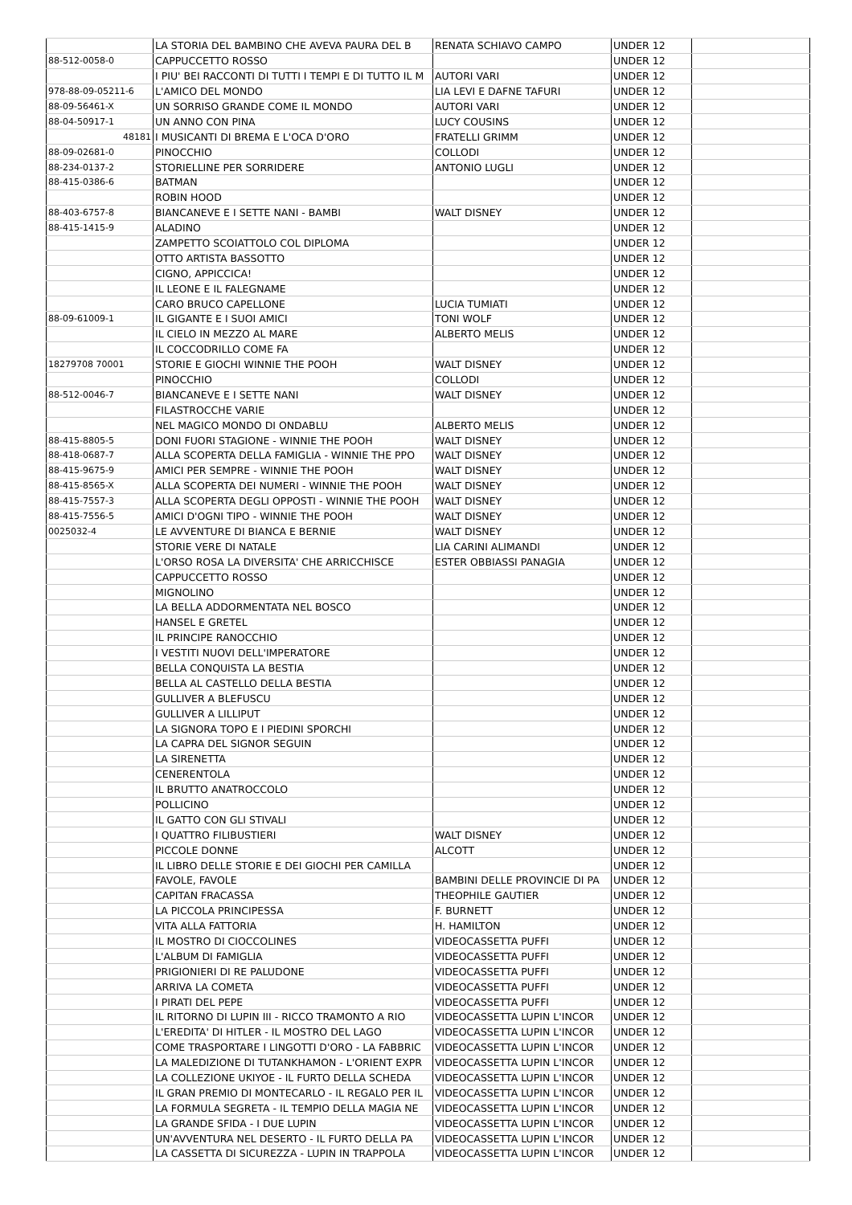| | LA STORIA DEL BAMBINO CHE AVEVA PAURA DEL B | RENATA SCHIAVO CAMPO | UNDER 12 | |
| 88-512-0058-0 | CAPPUCCETTO ROSSO | | UNDER 12 | |
| | I PIU' BEI RACCONTI DI TUTTI I TEMPI E DI TUTTO IL M | AUTORI VARI | UNDER 12 | |
| 978-88-09-05211-6 | L'AMICO DEL MONDO | LIA LEVI E DAFNE TAFURI | UNDER 12 | |
| 88-09-56461-X | UN SORRISO GRANDE COME IL MONDO | AUTORI VARI | UNDER 12 | |
| 88-04-50917-1 | UN ANNO CON PINA | LUCY COUSINS | UNDER 12 | |
| 48181 | I MUSICANTI DI BREMA E L'OCA D'ORO | FRATELLI GRIMM | UNDER 12 | |
| 88-09-02681-0 | PINOCCHIO | COLLODI | UNDER 12 | |
| 88-234-0137-2 | STORIELLINE PER SORRIDERE | ANTONIO LUGLI | UNDER 12 | |
| 88-415-0386-6 | BATMAN | | UNDER 12 | |
| | ROBIN HOOD | | UNDER 12 | |
| 88-403-6757-8 | BIANCANEVE E I SETTE NANI - BAMBI | WALT DISNEY | UNDER 12 | |
| 88-415-1415-9 | ALADINO | | UNDER 12 | |
| | ZAMPETTO SCOIATTOLO COL DIPLOMA | | UNDER 12 | |
| | OTTO ARTISTA BASSOTTO | | UNDER 12 | |
| | CIGNO, APPICCICA! | | UNDER 12 | |
| | IL LEONE E IL FALEGNAME | | UNDER 12 | |
| | CARO BRUCO CAPELLONE | LUCIA TUMIATI | UNDER 12 | |
| 88-09-61009-1 | IL GIGANTE E I SUOI AMICI | TONI WOLF | UNDER 12 | |
| | IL CIELO IN MEZZO AL MARE | ALBERTO MELIS | UNDER 12 | |
| | IL COCCODRILLO COME FA | | UNDER 12 | |
| 18279708 70001 | STORIE E GIOCHI WINNIE THE POOH | WALT DISNEY | UNDER 12 | |
| | PINOCCHIO | COLLODI | UNDER 12 | |
| 88-512-0046-7 | BIANCANEVE E I SETTE NANI | WALT DISNEY | UNDER 12 | |
| | FILASTROCCHE VARIE | | UNDER 12 | |
| | NEL MAGICO MONDO DI ONDABLU | ALBERTO MELIS | UNDER 12 | |
| 88-415-8805-5 | DONI FUORI STAGIONE - WINNIE THE POOH | WALT DISNEY | UNDER 12 | |
| 88-418-0687-7 | ALLA SCOPERTA DELLA FAMIGLIA - WINNIE THE PPO | WALT DISNEY | UNDER 12 | |
| 88-415-9675-9 | AMICI PER SEMPRE - WINNIE THE POOH | WALT DISNEY | UNDER 12 | |
| 88-415-8565-X | ALLA SCOPERTA DEI NUMERI - WINNIE THE POOH | WALT DISNEY | UNDER 12 | |
| 88-415-7557-3 | ALLA SCOPERTA DEGLI OPPOSTI - WINNIE THE POOH | WALT DISNEY | UNDER 12 | |
| 88-415-7556-5 | AMICI D'OGNI TIPO - WINNIE THE POOH | WALT DISNEY | UNDER 12 | |
| 0025032-4 | LE AVVENTURE DI BIANCA E BERNIE | WALT DISNEY | UNDER 12 | |
| | STORIE VERE DI NATALE | LIA CARINI ALIMANDI | UNDER 12 | |
| | L'ORSO ROSA LA DIVERSITA' CHE ARRICCHISCE | ESTER OBBIASSI PANAGIA | UNDER 12 | |
| | CAPPUCCETTO ROSSO | | UNDER 12 | |
| | MIGNOLINO | | UNDER 12 | |
| | LA BELLA ADDORMENTATA NEL BOSCO | | UNDER 12 | |
| | HANSEL E GRETEL | | UNDER 12 | |
| | IL PRINCIPE RANOCCHIO | | UNDER 12 | |
| | I VESTITI NUOVI DELL'IMPERATORE | | UNDER 12 | |
| | BELLA CONQUISTA LA BESTIA | | UNDER 12 | |
| | BELLA AL CASTELLO DELLA BESTIA | | UNDER 12 | |
| | GULLIVER A BLEFUSCU | | UNDER 12 | |
| | GULLIVER A LILLIPUT | | UNDER 12 | |
| | LA SIGNORA TOPO E I PIEDINI SPORCHI | | UNDER 12 | |
| | LA CAPRA DEL SIGNOR SEGUIN | | UNDER 12 | |
| | LA SIRENETTA | | UNDER 12 | |
| | CENERENTOLA | | UNDER 12 | |
| | IL BRUTTO ANATROCCOLO | | UNDER 12 | |
| | POLLICINO | | UNDER 12 | |
| | IL GATTO CON GLI STIVALI | | UNDER 12 | |
| | I QUATTRO FILIBUSTIERI | WALT DISNEY | UNDER 12 | |
| | PICCOLE DONNE | ALCOTT | UNDER 12 | |
| | IL LIBRO DELLE STORIE E DEI GIOCHI PER CAMILLA | | UNDER 12 | |
| | FAVOLE, FAVOLE | BAMBINI DELLE PROVINCIE DI PA | UNDER 12 | |
| | CAPITAN FRACASSA | THEOPHILE GAUTIER | UNDER 12 | |
| | LA PICCOLA PRINCIPESSA | F. BURNETT | UNDER 12 | |
| | VITA ALLA FATTORIA | H. HAMILTON | UNDER 12 | |
| | IL MOSTRO DI CIOCCOLINES | VIDEOCASSETTA PUFFI | UNDER 12 | |
| | L'ALBUM DI FAMIGLIA | VIDEOCASSETTA PUFFI | UNDER 12 | |
| | PRIGIONIERI DI RE PALUDONE | VIDEOCASSETTA PUFFI | UNDER 12 | |
| | ARRIVA LA COMETA | VIDEOCASSETTA PUFFI | UNDER 12 | |
| | I PIRATI DEL PEPE | VIDEOCASSETTA PUFFI | UNDER 12 | |
| | IL RITORNO DI LUPIN III - RICCO TRAMONTO A RIO | VIDEOCASSETTA LUPIN L'INCOR | UNDER 12 | |
| | L'EREDITA' DI HITLER - IL MOSTRO DEL LAGO | VIDEOCASSETTA LUPIN L'INCOR | UNDER 12 | |
| | COME TRASPORTARE I LINGOTTI D'ORO - LA FABBRIC | VIDEOCASSETTA LUPIN L'INCOR | UNDER 12 | |
| | LA MALEDIZIONE DI TUTANKHAMON - L'ORIENT EXPR | VIDEOCASSETTA LUPIN L'INCOR | UNDER 12 | |
| | LA COLLEZIONE UKIYOE - IL FURTO DELLA SCHEDA | VIDEOCASSETTA LUPIN L'INCOR | UNDER 12 | |
| | IL GRAN PREMIO DI MONTECARLO - IL REGALO PER IL | VIDEOCASSETTA LUPIN L'INCOR | UNDER 12 | |
| | LA FORMULA SEGRETA - IL TEMPIO DELLA MAGIA NE | VIDEOCASSETTA LUPIN L'INCOR | UNDER 12 | |
| | LA GRANDE SFIDA - I DUE LUPIN | VIDEOCASSETTA LUPIN L'INCOR | UNDER 12 | |
| | UN'AVVENTURA NEL DESERTO - IL FURTO DELLA PA | VIDEOCASSETTA LUPIN L'INCOR | UNDER 12 | |
| | LA CASSETTA DI SICUREZZA - LUPIN IN TRAPPOLA | VIDEOCASSETTA LUPIN L'INCOR | UNDER 12 | |